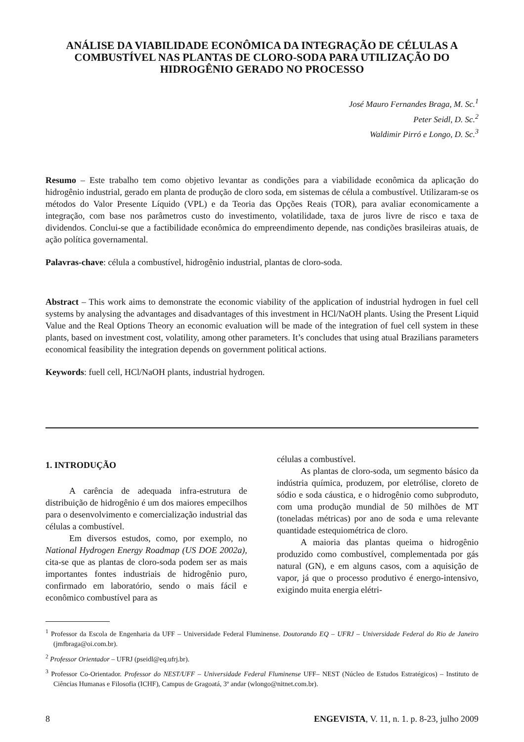ANÁLISE DA VIABILIDADE ECONÔMICA DA INTEGRAÇÃO DE CÉLULAS A COMBUSTÍVEL NAS PLANTAS DE CLORO-SODA PARA UTILIZAÇÃO DO HIDROGÊNIO GERADO NO PROCESSO
José Mauro Fernandes Braga, M. Sc.<sup>1</sup>
Peter Seidl, D. Sc.<sup>2</sup>
Waldimir Pirró e Longo, D. Sc.<sup>3</sup>
Resumo – Este trabalho tem como objetivo levantar as condições para a viabilidade econômica da aplicação do hidrogênio industrial, gerado em planta de produção de cloro soda, em sistemas de célula a combustível. Utilizaram-se os métodos do Valor Presente Líquido (VPL) e da Teoria das Opções Reais (TOR), para avaliar economicamente a integração, com base nos parâmetros custo do investimento, volatilidade, taxa de juros livre de risco e taxa de dividendos. Conclui-se que a factibilidade econômica do empreendimento depende, nas condições brasileiras atuais, de ação política governamental.
Palavras-chave: célula a combustível, hidrogênio industrial, plantas de cloro-soda.
Abstract – This work aims to demonstrate the economic viability of the application of industrial hydrogen in fuel cell systems by analysing the advantages and disadvantages of this investment in HCl/NaOH plants. Using the Present Liquid Value and the Real Options Theory an economic evaluation will be made of the integration of fuel cell system in these plants, based on investment cost, volatility, among other parameters. It’s concludes that using atual Brazilians parameters economical feasibility the integration depends on government political actions.
Keywords: fuell cell, HCl/NaOH plants, industrial hydrogen.
1. INTRODUÇÃO
A carência de adequada infra-estrutura de distribuição de hidrogênio é um dos maiores empecilhos para o desenvolvimento e comercialização industrial das células a combustível.
Em diversos estudos, como, por exemplo, no National Hydrogen Energy Roadmap (US DOE 2002a), cita-se que as plantas de cloro-soda podem ser as mais importantes fontes industriais de hidrogênio puro, confirmado em laboratório, sendo o mais fácil e econômico combustível para as
células a combustível.
As plantas de cloro-soda, um segmento básico da indústria química, produzem, por eletrólise, cloreto de sódio e soda cáustica, e o hidrogênio como subproduto, com uma produção mundial de 50 milhões de MT (toneladas métricas) por ano de soda e uma relevante quantidade estequiométrica de cloro.
A maioria das plantas queima o hidrogênio produzido como combustível, complementada por gás natural (GN), e em alguns casos, com a aquisição de vapor, já que o processo produtivo é energo-intensivo, exigindo muita energia elétri-
<sup>1</sup> Professor da Escola de Engenharia da UFF – Universidade Federal Fluminense. Doutorando EQ – UFRJ – Universidade Federal do Rio de Janeiro (jmfbraga@oi.com.br).
<sup>2</sup> Professor Orientador – UFRJ (pseidl@eq.ufrj.br).
<sup>3</sup> Professor Co-Orientador. Professor do NEST/UFF – Universidade Federal Fluminense UFF– NEST (Núcleo de Estudos Estratégicos) – Instituto de Ciências Humanas e Filosofia (ICHF), Campus de Gragoatá, 3º andar (wlongo@nitnet.com.br).
8 ENGEVISTA, V. 11, n. 1. p. 8-23, julho 2009